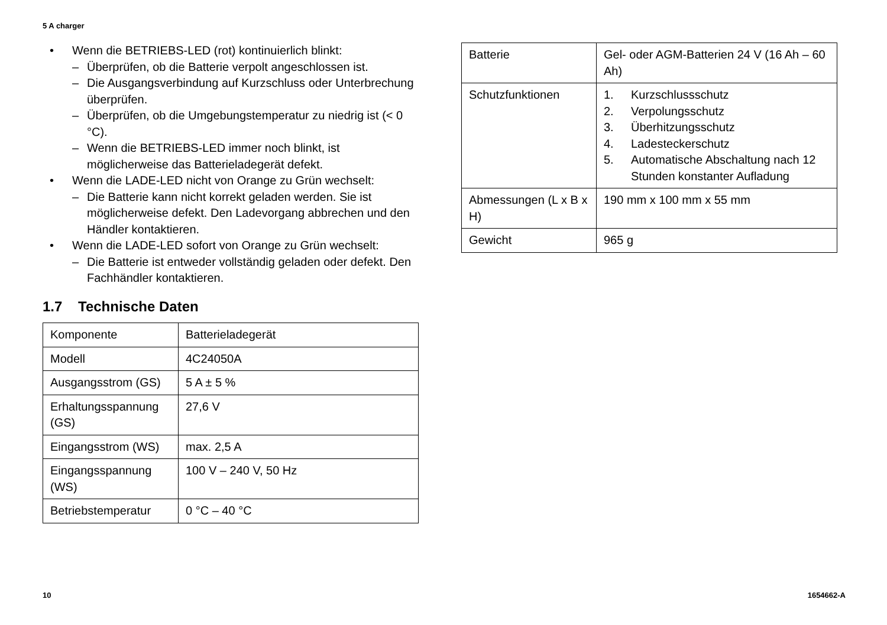5 A charger
• Wenn die BETRIEBS-LED (rot) kontinuierlich blinkt:
– Überprüfen, ob die Batterie verpolt angeschlossen ist.
– Die Ausgangsverbindung auf Kurzschluss oder Unterbrechung überprüfen.
– Überprüfen, ob die Umgebungstemperatur zu niedrig ist (< 0 °C).
– Wenn die BETRIEBS-LED immer noch blinkt, ist möglicherweise das Batterieladegerät defekt.
• Wenn die LADE-LED nicht von Orange zu Grün wechselt:
– Die Batterie kann nicht korrekt geladen werden. Sie ist möglicherweise defekt. Den Ladevorgang abbrechen und den Händler kontaktieren.
• Wenn die LADE-LED sofort von Orange zu Grün wechselt:
– Die Batterie ist entweder vollständig geladen oder defekt. Den Fachhändler kontaktieren.
1.7 Technische Daten
| Komponente | Batterieladegerät |
| Modell | 4C24050A |
| Ausgangsstrom (GS) | 5 A ± 5 % |
| Erhaltungsspannung (GS) | 27,6 V |
| Eingangsstrom (WS) | max. 2,5 A |
| Eingangsspannung (WS) | 100 V – 240 V, 50 Hz |
| Betriebstemperatur | 0 °C – 40 °C |
| Batterie | Gel- oder AGM-Batterien 24 V (16 Ah – 60 Ah) |
| Schutzfunktionen | 1. Kurzschlussschutz 2. Verpolungsschutz 3. Überhitzungsschutz 4. Ladesteckerschutz 5. Automatische Abschaltung nach 12 Stunden konstanter Aufladung |
| Abmessungen (L x B x H) | 190 mm x 100 mm x 55 mm |
| Gewicht | 965 g |
10 1654662-A